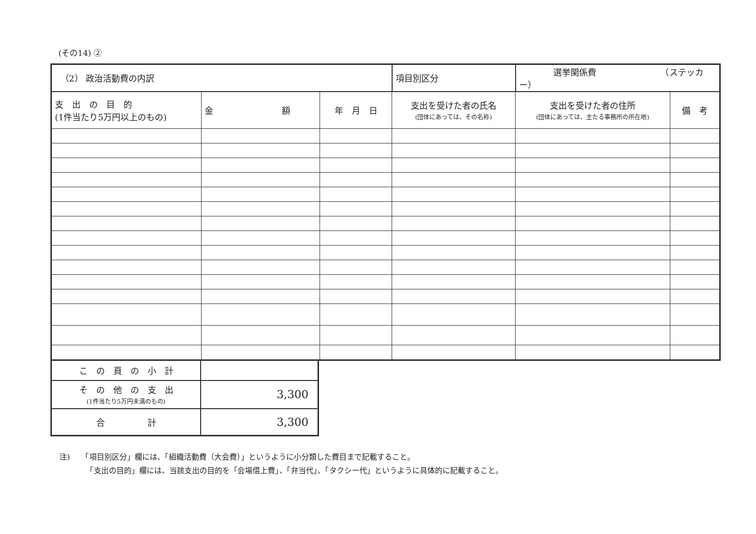(その14) ②
| （2） 政治活動費の内訳 | | | 項目別区分 | 選挙関係費 （ステッカー） | |
| 支 出 の 目 的 (1件当たり5万円以上のもの) | 金 額 | 年 月 日 | 支出を受けた者の氏名 (団体にあっては、その名称) | 支出を受けた者の住所 (団体にあっては、主たる事務所の所在地) | 備 考 |
| こ の 頁 の 小 計 | |
| そ の 他 の 支 出 (1件当たり5万円未満のもの) | 3,300 |
| 合 計 | 3,300 |
注)　　「項目別区分」欄には、「組織活動費（大会費）」というように小分類した費目まで記載すること。
　　　　「支出の目的」欄には、当該支出の目的を「会場借上費」、「弁当代」、「タクシー代」というように具体的に記載すること。